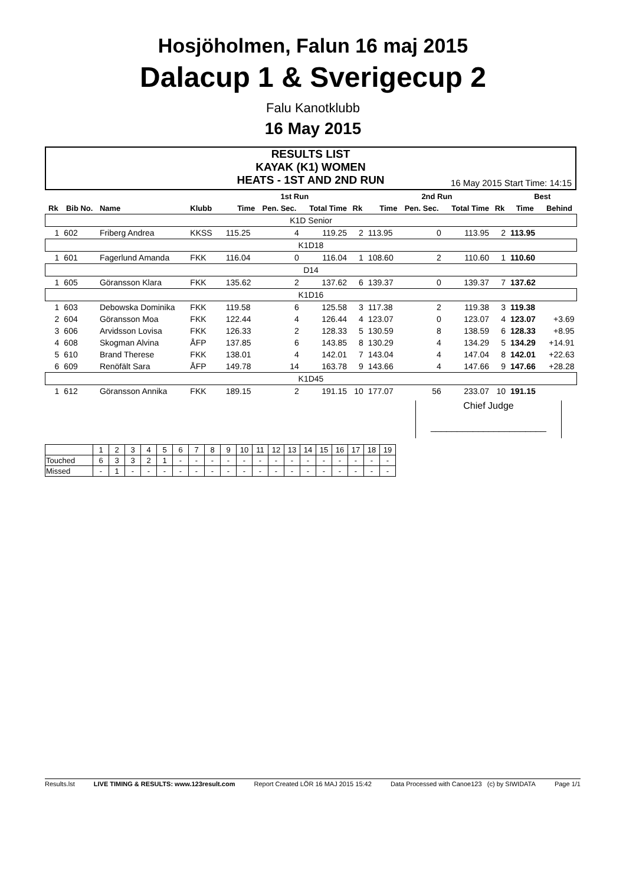Hosjöholmen, Falun 16 maj 2015
Dalacup 1 & Sverigecup 2
Falu Kanotklubb
16 May 2015
RESULTS LIST
KAYAK (K1) WOMEN
HEATS - 1ST AND 2ND RUN
16 May 2015 Start Time: 14:15
| | | | | | 1st Run | | | | 2nd Run | | | | Best | |
| --- | --- | --- | --- | --- | --- | --- | --- | --- | --- | --- | --- | --- | --- | --- |
| Rk | Bib No. | Name | Klubb | | Time | Pen. Sec. | Total Time | Rk | Time | Pen. Sec. | Total Time | Rk | Time | Behind |
| K1D Senior | | | | | | | | | | | | | | |
| 1 | 602 | Friberg Andrea | KKSS | | 115.25 | 4 | 119.25 | 2 | 113.95 | 0 | 113.95 | 2 | 113.95 | |
| K1D18 | | | | | | | | | | | | | | |
| 1 | 601 | Fagerlund Amanda | FKK | | 116.04 | 0 | 116.04 | 1 | 108.60 | 2 | 110.60 | 1 | 110.60 | |
| D14 | | | | | | | | | | | | | | |
| 1 | 605 | Göransson Klara | FKK | | 135.62 | 2 | 137.62 | 6 | 139.37 | 0 | 139.37 | 7 | 137.62 | |
| K1D16 | | | | | | | | | | | | | | |
| 1 | 603 | Debowska Dominika | FKK | | 119.58 | 6 | 125.58 | 3 | 117.38 | 2 | 119.38 | 3 | 119.38 | |
| 2 | 604 | Göransson Moa | FKK | | 122.44 | 4 | 126.44 | 4 | 123.07 | 0 | 123.07 | 4 | 123.07 | +3.69 |
| 3 | 606 | Arvidsson Lovisa | FKK | | 126.33 | 2 | 128.33 | 5 | 130.59 | 8 | 138.59 | 6 | 128.33 | +8.95 |
| 4 | 608 | Skogman Alvina | ÅFP | | 137.85 | 6 | 143.85 | 8 | 130.29 | 4 | 134.29 | 5 | 134.29 | +14.91 |
| 5 | 610 | Brand Therese | FKK | | 138.01 | 4 | 142.01 | 7 | 143.04 | 4 | 147.04 | 8 | 142.01 | +22.63 |
| 6 | 609 | Renöfält Sara | ÅFP | | 149.78 | 14 | 163.78 | 9 | 143.66 | 4 | 147.66 | 9 | 147.66 | +28.28 |
| K1D45 | | | | | | | | | | | | | | |
| 1 | 612 | Göransson Annika | FKK | | 189.15 | 2 | 191.15 | 10 | 177.07 | 56 | 233.07 | 10 | 191.15 | |
Chief Judge
______________________
| | 1 | 2 | 3 | 4 | 5 | 6 | 7 | 8 | 9 | 10 | 11 | 12 | 13 | 14 | 15 | 16 | 17 | 18 | 19 |
| Touched | 6 | 3 | 3 | 2 | 1 | - | - | - | - | - | - | - | - | - | - | - | - | - | - |
| Missed | - | 1 | - | - | - | - | - | - | - | - | - | - | - | - | - | - | - | - | - |
Results.lst LIVE TIMING & RESULTS: www.123result.com Report Created LÖR 16 MAJ 2015 15:42 Data Processed with Canoe123 (c) by SIWIDATA Page 1/1